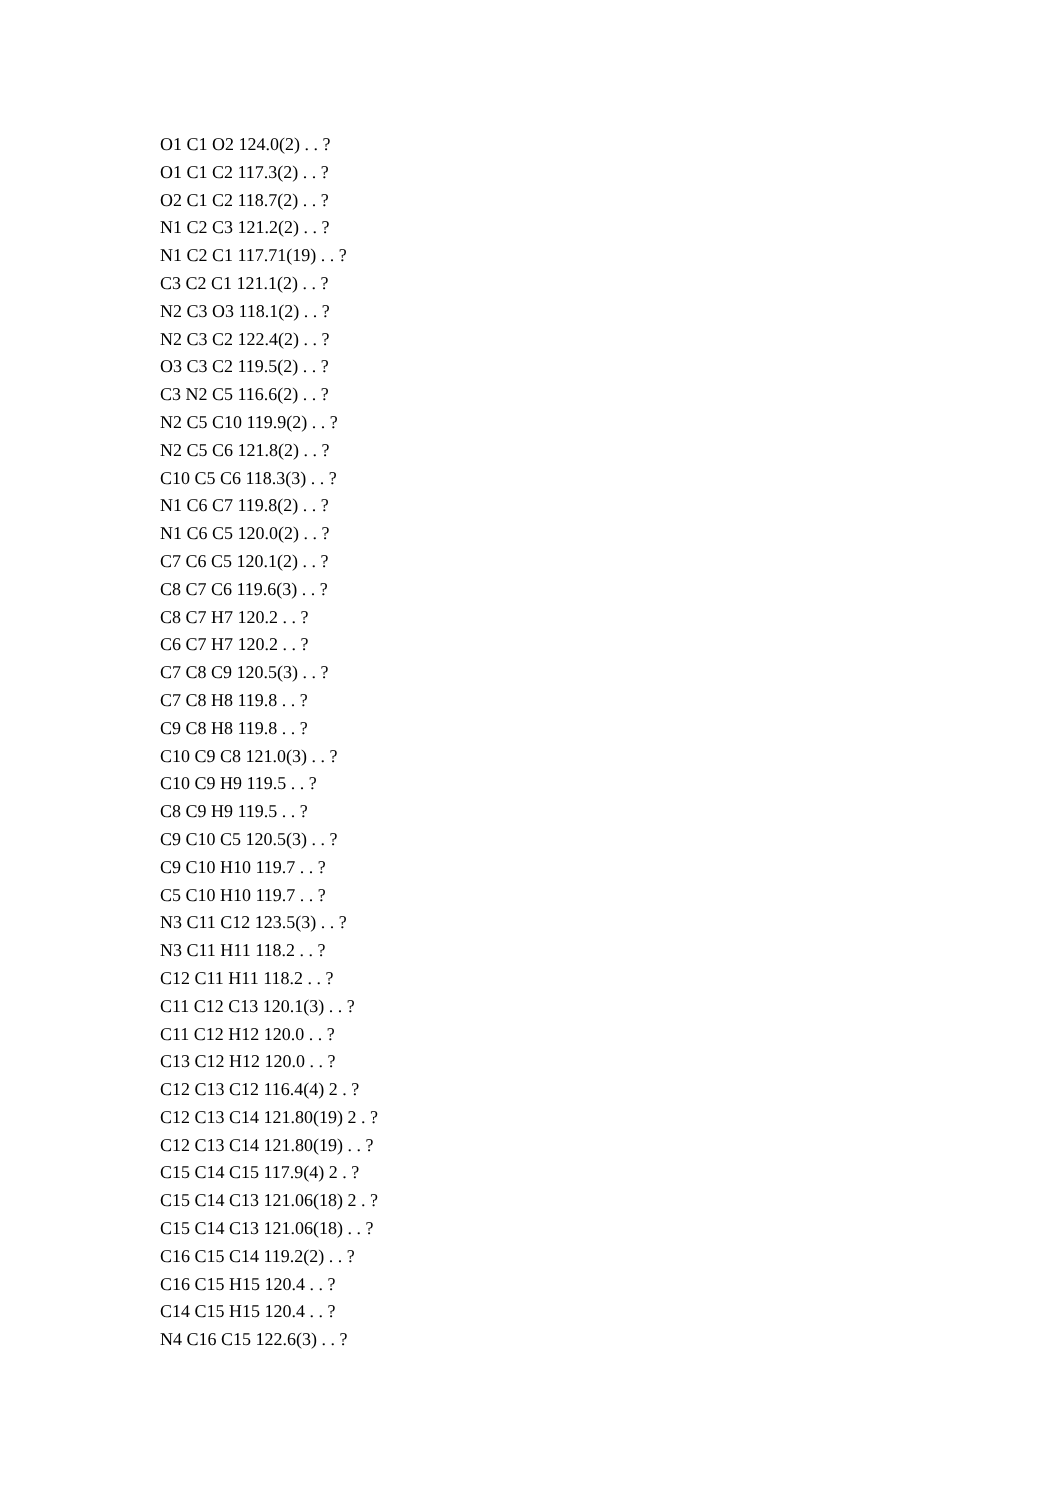O1 C1 O2 124.0(2) . . ?
O1 C1 C2 117.3(2) . . ?
O2 C1 C2 118.7(2) . . ?
N1 C2 C3 121.2(2) . . ?
N1 C2 C1 117.71(19) . . ?
C3 C2 C1 121.1(2) . . ?
N2 C3 O3 118.1(2) . . ?
N2 C3 C2 122.4(2) . . ?
O3 C3 C2 119.5(2) . . ?
C3 N2 C5 116.6(2) . . ?
N2 C5 C10 119.9(2) . . ?
N2 C5 C6 121.8(2) . . ?
C10 C5 C6 118.3(3) . . ?
N1 C6 C7 119.8(2) . . ?
N1 C6 C5 120.0(2) . . ?
C7 C6 C5 120.1(2) . . ?
C8 C7 C6 119.6(3) . . ?
C8 C7 H7 120.2 . . ?
C6 C7 H7 120.2 . . ?
C7 C8 C9 120.5(3) . . ?
C7 C8 H8 119.8 . . ?
C9 C8 H8 119.8 . . ?
C10 C9 C8 121.0(3) . . ?
C10 C9 H9 119.5 . . ?
C8 C9 H9 119.5 . . ?
C9 C10 C5 120.5(3) . . ?
C9 C10 H10 119.7 . . ?
C5 C10 H10 119.7 . . ?
N3 C11 C12 123.5(3) . . ?
N3 C11 H11 118.2 . . ?
C12 C11 H11 118.2 . . ?
C11 C12 C13 120.1(3) . . ?
C11 C12 H12 120.0 . . ?
C13 C12 H12 120.0 . . ?
C12 C13 C12 116.4(4) 2 . ?
C12 C13 C14 121.80(19) 2 . ?
C12 C13 C14 121.80(19) . . ?
C15 C14 C15 117.9(4) 2 . ?
C15 C14 C13 121.06(18) 2 . ?
C15 C14 C13 121.06(18) . . ?
C16 C15 C14 119.2(2) . . ?
C16 C15 H15 120.4 . . ?
C14 C15 H15 120.4 . . ?
N4 C16 C15 122.6(3) . . ?